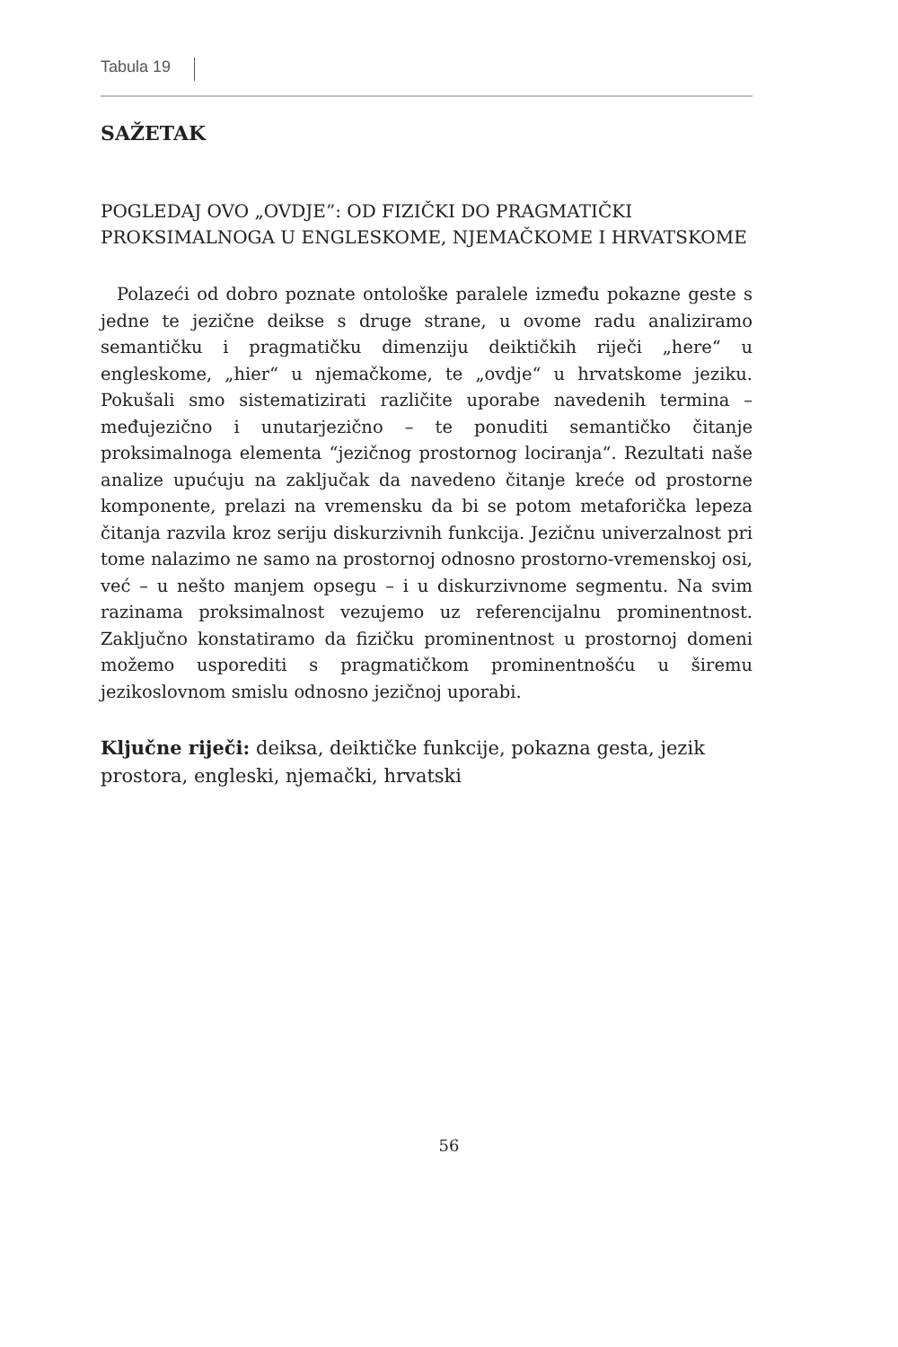Tabula 19
SAŽETAK
POGLEDAJ OVO „OVDJE”: OD FIZIČKI DO PRAGMATIČKI PROKSIMALNOGA U ENGLESKOME, NJEMAČKOME I HRVATSKOME
Polazeći od dobro poznate ontološke paralele između pokazne geste s jedne te jezične deikse s druge strane, u ovome radu analiziramo semantičku i pragmatičku dimenziju deiktičkih riječi „here“ u engleskome, „hier“ u njemačkome, te „ovdje“ u hrvatskome jeziku. Pokušali smo sistematizirati različite uporabe navedenih termina – međujezično i unutarjezično – te ponuditi semantičko čitanje proksimalnoga elementa “jezičnog prostornog lociranja“. Rezultati naše analize upućuju na zaključak da navedeno čitanje kreće od prostorne komponente, prelazi na vremensku da bi se potom metaforička lepeza čitanja razvila kroz seriju diskurzivnih funkcija. Jezičnu univerzalnost pri tome nalazimo ne samo na prostornoj odnosno prostorno-vremenskoj osi, već – u nešto manjem opsegu – i u diskurzivnome segmentu. Na svim razinama proksimalnost vezujemo uz referencijalnu prominentnost. Zaključno konstatiramo da fizičku prominentnost u prostornoj domeni možemo usporediti s pragmatičkom prominentnošću u širemu jezikoslovnom smislu odnosno jezičnoj uporabi.
Ključne riječi: deiksa, deiktičke funkcije, pokazna gesta, jezik prostora, engleski, njemački, hrvatski
56